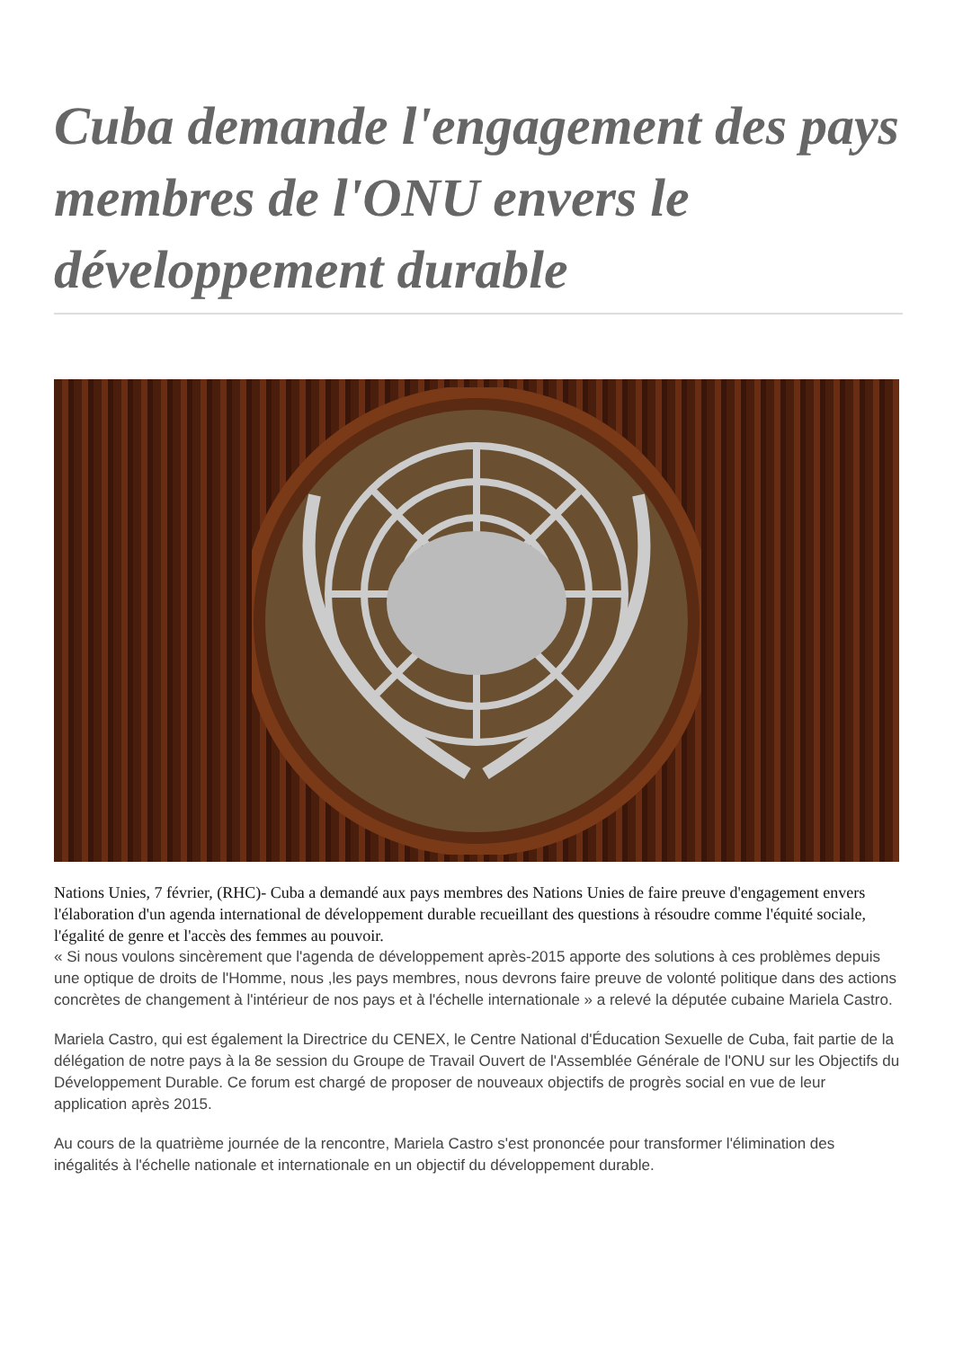Cuba demande l'engagement des pays membres de l'ONU envers le développement durable
Nations Unies, 7 février, (RHC)- Cuba a demandé aux pays membres des Nations Unies de faire preuve d'engagement envers l'élaboration d'un agenda international de développement durable recueillant des questions à résoudre comme l'équité sociale, l'égalité de genre et l'accès des femmes au pouvoir.
« Si nous voulons sincèrement que l'agenda de développement après-2015 apporte des solutions à ces problèmes depuis une optique de droits de l'Homme, nous ,les pays membres, nous devrons faire preuve de volonté politique dans des actions concrètes de changement à l'intérieur de nos pays et à l'échelle internationale » a relevé la députée cubaine Mariela Castro.
Mariela Castro, qui est également la Directrice du CENEX, le Centre National d'Éducation Sexuelle de Cuba, fait partie de la délégation de notre pays à la 8e session du Groupe de Travail Ouvert de l'Assemblée Générale de l'ONU sur les Objectifs du Développement Durable. Ce forum est chargé de proposer de nouveaux objectifs de progrès social en vue de leur application après 2015.
Au cours de la quatrième journée de la rencontre, Mariela Castro s'est prononcée pour transformer l'élimination des inégalités à l'échelle nationale et internationale en un objectif du développement durable.